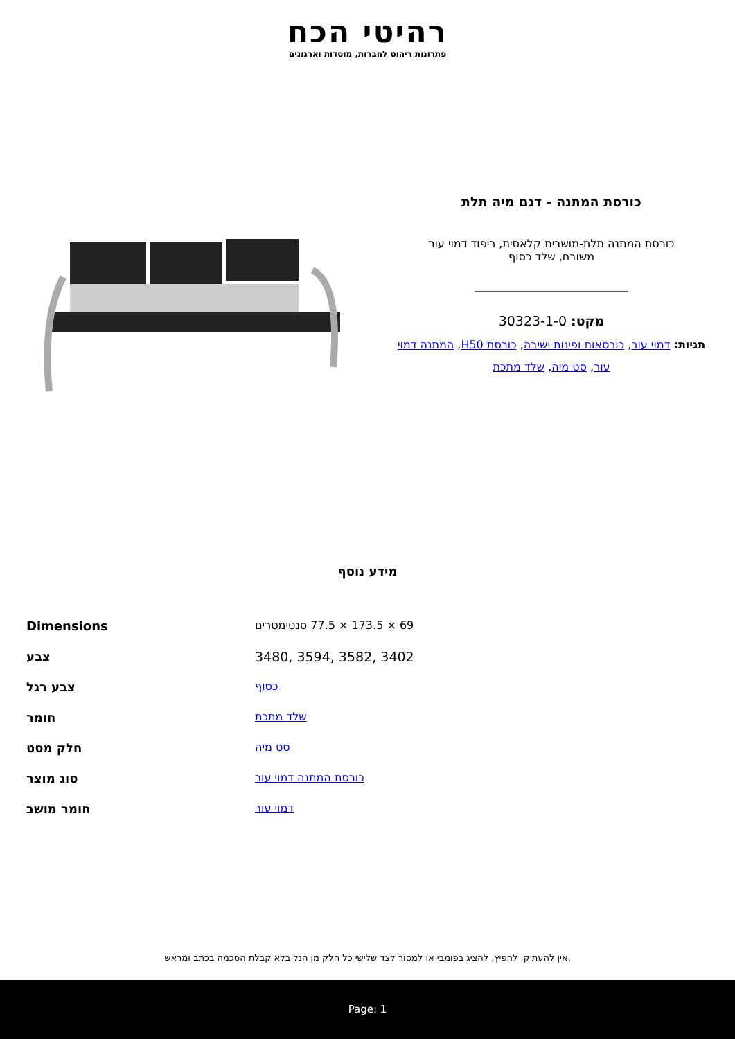רהיטי הכח
פתרונות ריהוט לחברות, מוסדות וארגונים
כורסת המתנה - דגם מיה תלת
כורסת המתנה תלת-מושבית קלאסית, ריפוד דמוי עור
משובח, שלד כסוף
מקט: 30323-1-0
תגיות: דמוי עור, כורסאות ופינות ישיבה, כורסת H50, המתנה דמוי עור, סט מיה, שלד מתכת
מידע נוסף
| Dimensions | 69 × 173.5 × 77.5 סנטימטרים |
| צבע | 3480, 3594, 3582, 3402 |
| צבע רגל | כסוף |
| חומר | שלד מתכת |
| חלק מסט | סט מיה |
| סוג מוצר | כורסת המתנה דמוי עור |
| חומר מושב | דמוי עור |
אין להעתיק, להפיץ, להציג בפומבי או למסור לצד שלישי כל חלק מן הנל בלא קבלת הסכמה בכתב ומראש.
Page: 1